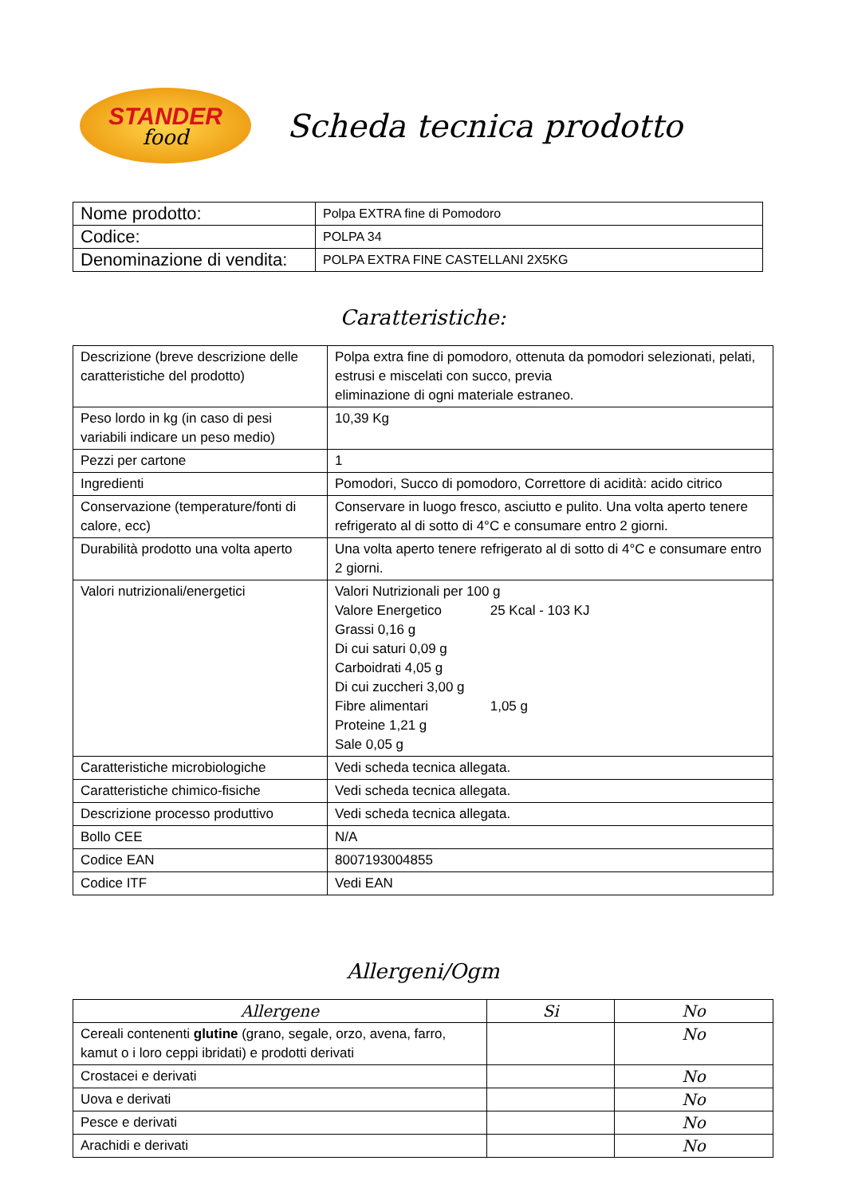STANDER
food
Scheda tecnica prodotto
| Nome prodotto: | Polpa EXTRA fine di Pomodoro |
| Codice: | POLPA 34 |
| Denominazione di vendita: | POLPA EXTRA FINE CASTELLANI 2X5KG |
Caratteristiche:
| Descrizione (breve descrizione delle caratteristiche del prodotto) | Polpa extra fine di pomodoro, ottenuta da pomodori selezionati, pelati, estrusi e miscelati con succo, previa eliminazione di ogni materiale estraneo. |
| Peso lordo in kg (in caso di pesi variabili indicare un peso medio) | 10,39 Kg |
| Pezzi per cartone | 1 |
| Ingredienti | Pomodori, Succo di pomodoro, Correttore di acidità: acido citrico |
| Conservazione (temperature/fonti di calore, ecc) | Conservare in luogo fresco, asciutto e pulito. Una volta aperto tenere refrigerato al di sotto di 4°C e consumare entro 2 giorni. |
| Durabilità prodotto una volta aperto | Una volta aperto tenere refrigerato al di sotto di 4°C e consumare entro 2 giorni. |
| Valori nutrizionali/energetici | Valori Nutrizionali per 100 g Valore Energetico 25 Kcal - 103 KJ Grassi 0,16 g Di cui saturi 0,09 g Carboidrati 4,05 g Di cui zuccheri 3,00 g Fibre alimentari 1,05 g Proteine 1,21 g Sale 0,05 g |
| Caratteristiche microbiologiche | Vedi scheda tecnica allegata. |
| Caratteristiche chimico-fisiche | Vedi scheda tecnica allegata. |
| Descrizione processo produttivo | Vedi scheda tecnica allegata. |
| Bollo CEE | N/A |
| Codice EAN | 8007193004855 |
| Codice ITF | Vedi EAN |
Allergeni/Ogm
| Allergene | Si | No |
| --- | --- | --- |
| Cereali contenenti glutine (grano, segale, orzo, avena, farro, kamut o i loro ceppi ibridati) e prodotti derivati | | No |
| Crostacei e derivati | | No |
| Uova e derivati | | No |
| Pesce e derivati | | No |
| Arachidi e derivati | | No |